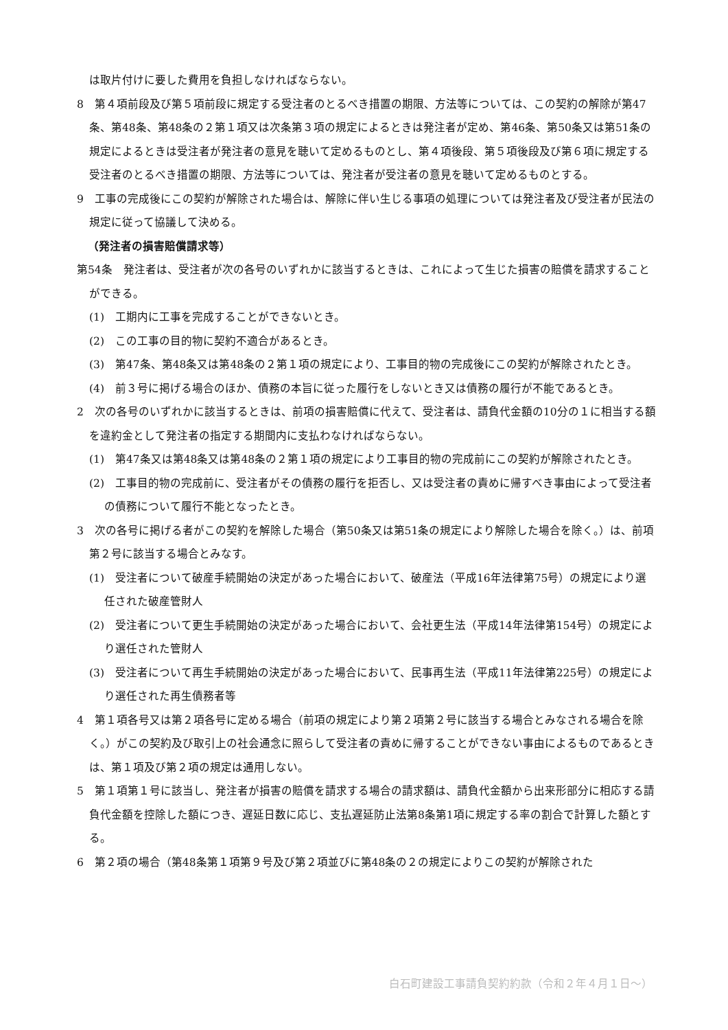は取片付けに要した費用を負担しなければならない。
8　第４項前段及び第５項前段に規定する受注者のとるべき措置の期限、方法等については、この契約の解除が第47条、第48条、第48条の２第１項又は次条第３項の規定によるときは発注者が定め、第46条、第50条又は第51条の規定によるときは受注者が発注者の意見を聴いて定めるものとし、第４項後段、第５項後段及び第６項に規定する受注者のとるべき措置の期限、方法等については、発注者が受注者の意見を聴いて定めるものとする。
9　工事の完成後にこの契約が解除された場合は、解除に伴い生じる事項の処理については発注者及び受注者が民法の規定に従って協議して決める。
（発注者の損害賠償請求等）
第54条　発注者は、受注者が次の各号のいずれかに該当するときは、これによって生じた損害の賠償を請求することができる。
(1)　工期内に工事を完成することができないとき。
(2)　この工事の目的物に契約不適合があるとき。
(3)　第47条、第48条又は第48条の２第１項の規定により、工事目的物の完成後にこの契約が解除されたとき。
(4)　前３号に掲げる場合のほか、債務の本旨に従った履行をしないとき又は債務の履行が不能であるとき。
2　次の各号のいずれかに該当するときは、前項の損害賠償に代えて、受注者は、請負代金額の10分の１に相当する額を違約金として発注者の指定する期間内に支払わなければならない。
(1)　第47条又は第48条又は第48条の２第１項の規定により工事目的物の完成前にこの契約が解除されたとき。
(2)　工事目的物の完成前に、受注者がその債務の履行を拒否し、又は受注者の責めに帰すべき事由によって受注者の債務について履行不能となったとき。
3　次の各号に掲げる者がこの契約を解除した場合（第50条又は第51条の規定により解除した場合を除く。）は、前項第２号に該当する場合とみなす。
(1)　受注者について破産手続開始の決定があった場合において、破産法（平成16年法律第75号）の規定により選任された破産管財人
(2)　受注者について更生手続開始の決定があった場合において、会社更生法（平成14年法律第154号）の規定により選任された管財人
(3)　受注者について再生手続開始の決定があった場合において、民事再生法（平成11年法律第225号）の規定により選任された再生債務者等
4　第１項各号又は第２項各号に定める場合（前項の規定により第２項第２号に該当する場合とみなされる場合を除く。）がこの契約及び取引上の社会通念に照らして受注者の責めに帰することができない事由によるものであるときは、第１項及び第２項の規定は通用しない。
5　第１項第１号に該当し、発注者が損害の賠償を請求する場合の請求額は、請負代金額から出来形部分に相応する請負代金額を控除した額につき、遅延日数に応じ、支払遅延防止法第8条第1項に規定する率の割合で計算した額とする。
6　第２項の場合（第48条第１項第９号及び第２項並びに第48条の２の規定によりこの契約が解除された
白石町建設工事請負契約約款（令和２年４月１日～）